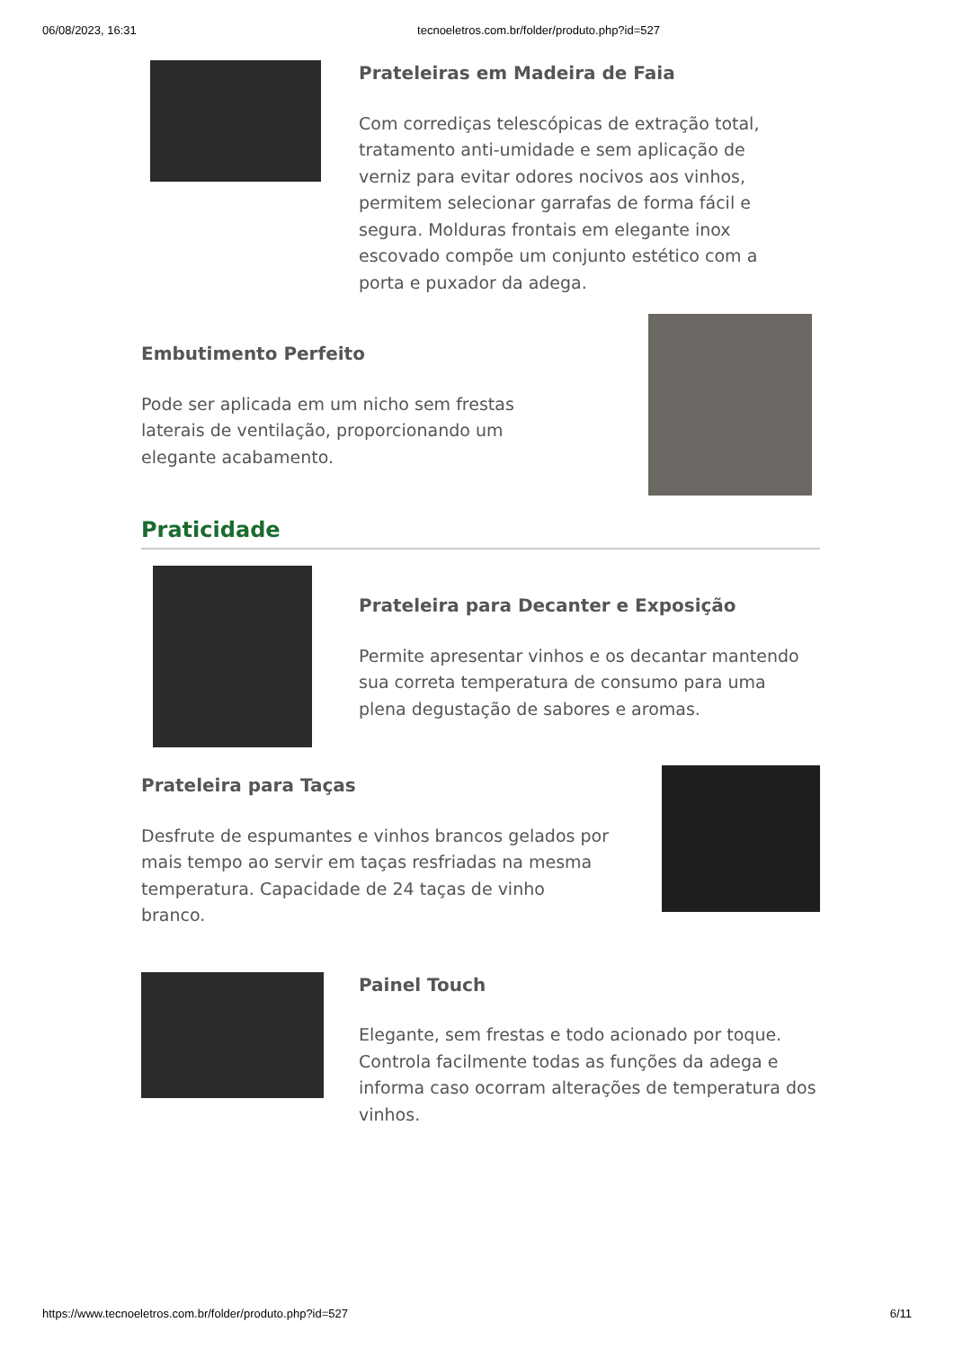06/08/2023, 16:31 tecnoeletros.com.br/folder/produto.php?id=527
Prateleiras em Madeira de Faia
Com corrediças telescópicas de extração total, tratamento anti-umidade e sem aplicação de verniz para evitar odores nocivos aos vinhos, permitem selecionar garrafas de forma fácil e segura. Molduras frontais em elegante inox escovado compõe um conjunto estético com a porta e puxador da adega.
Embutimento Perfeito
Pode ser aplicada em um nicho sem frestas laterais de ventilação, proporcionando um elegante acabamento.
Praticidade
Prateleira para Decanter e Exposição
Permite apresentar vinhos e os decantar mantendo sua correta temperatura de consumo para uma plena degustação de sabores e aromas.
Prateleira para Taças
Desfrute de espumantes e vinhos brancos gelados por mais tempo ao servir em taças resfriadas na mesma temperatura. Capacidade de 24 taças de vinho branco.
Painel Touch
Elegante, sem frestas e todo acionado por toque. Controla facilmente todas as funções da adega e informa caso ocorram alterações de temperatura dos vinhos.
https://www.tecnoeletros.com.br/folder/produto.php?id=527 6/11